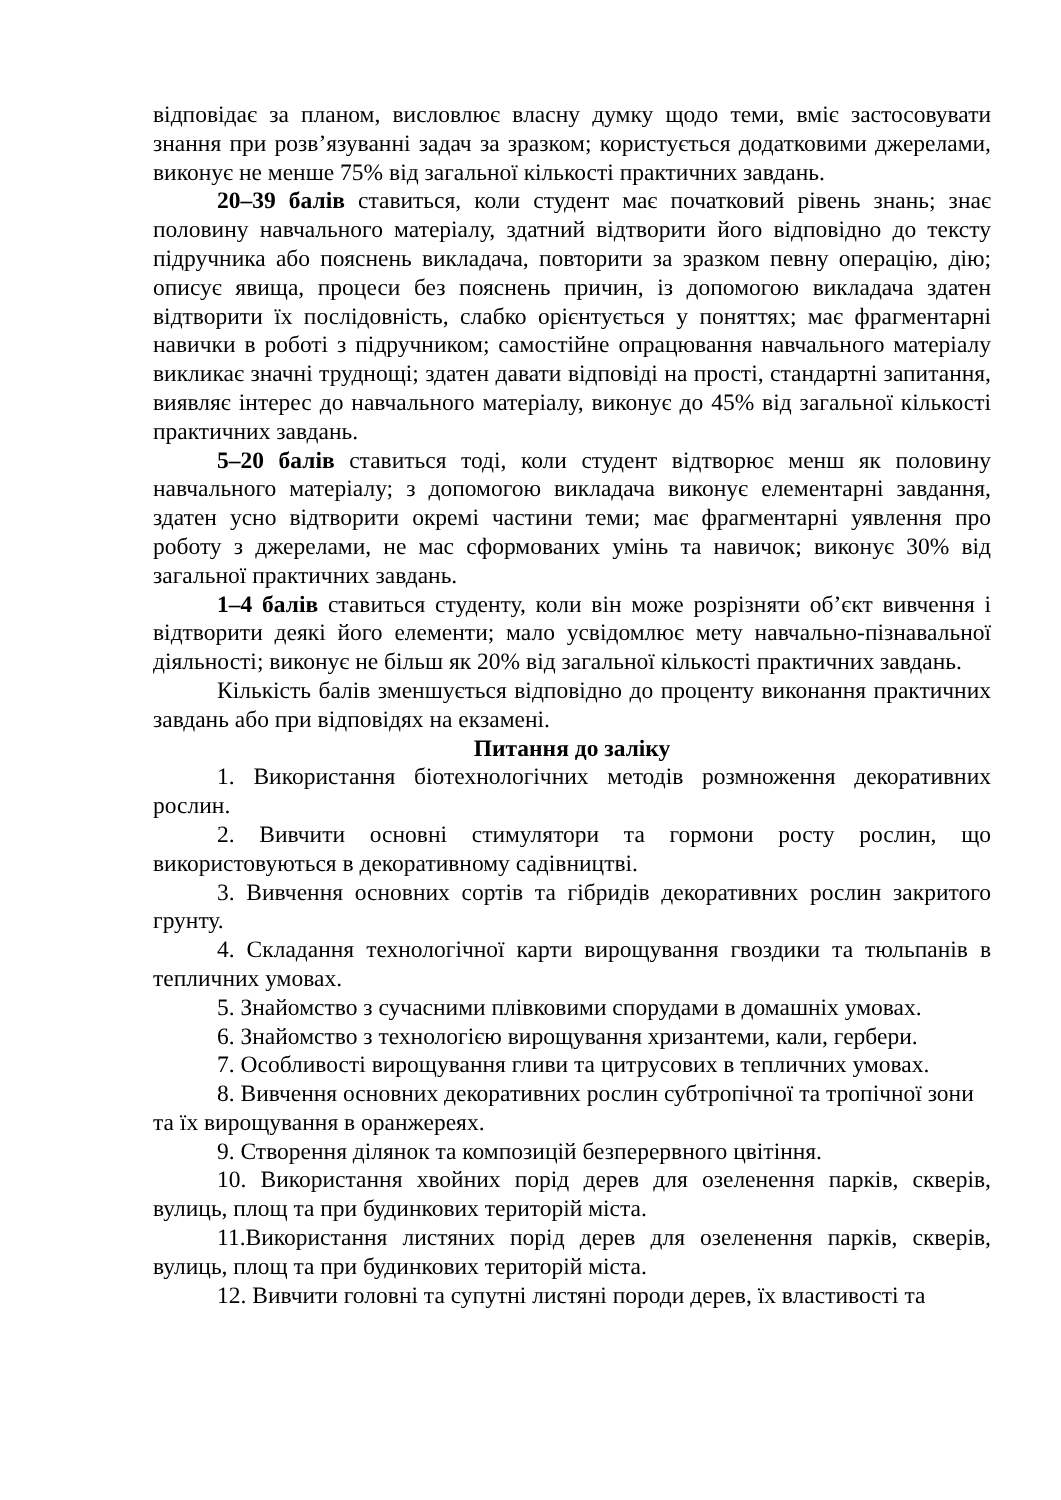відповідає за планом, висловлює власну думку щодо теми, вміє застосовувати знання при розв’язуванні задач за зразком; користується додатковими джерелами, виконує не менше 75% від загальної кількості практичних завдань.
20–39 балів ставиться, коли студент має початковий рівень знань; знає половину навчального матеріалу, здатний відтворити його відповідно до тексту підручника або пояснень викладача, повторити за зразком певну операцію, дію; описує явища, процеси без пояснень причин, із допомогою викладача здатен відтворити їх послідовність, слабко орієнтується у поняттях; має фрагментарні навички в роботі з підручником; самостійне опрацювання навчального матеріалу викликає значні труднощі; здатен давати відповіді на прості, стандартні запитання, виявляє інтерес до навчального матеріалу, виконує до 45% від загальної кількості практичних завдань.
5–20 балів ставиться тоді, коли студент відтворює менш як половину навчального матеріалу; з допомогою викладача виконує елементарні завдання, здатен усно відтворити окремі частини теми; має фрагментарні уявлення про роботу з джерелами, не мас сформованих умінь та навичок; виконує 30% від загальної практичних завдань.
1–4 балів ставиться студенту, коли він може розрізняти об’єкт вивчення і відтворити деякі його елементи; мало усвідомлює мету навчально-пізнавальної діяльності; виконує не більш як 20% від загальної кількості практичних завдань.
Кількість балів зменшується відповідно до проценту виконання практичних завдань або при відповідях на екзамені.
Питання до заліку
1. Використання біотехнологічних методів розмноження декоративних рослин.
2. Вивчити основні стимулятори та гормони росту рослин, що використовуються в декоративному садівництві.
3. Вивчення основних сортів та гібридів декоративних рослин закритого грунту.
4. Складання технологічної карти вирощування гвоздики та тюльпанів в тепличних умовах.
5. Знайомство з сучасними плівковими спорудами в домашніх умовах.
6. Знайомство з технологією вирощування хризантеми, кали, гербери.
7. Особливості вирощування гливи та цитрусових в тепличних умовах.
8. Вивчення основних декоративних рослин субтропічної та тропічної зони та їх вирощування в оранжереях.
9. Створення ділянок та композицій безперервного цвітіння.
10. Використання хвойних порід дерев для озеленення парків, скверів, вулиць, площ та при будинкових територій міста.
11.Використання листяних порід дерев для озеленення парків, скверів, вулиць, площ та при будинкових територій міста.
12. Вивчити головні та супутні листяні породи дерев, їх властивості та